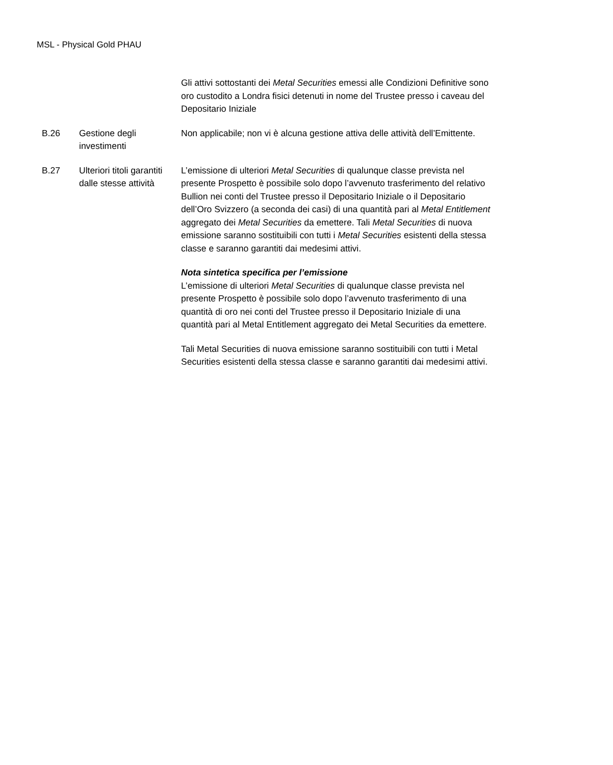MSL - Physical Gold PHAU
| | | Gli attivi sottostanti dei Metal Securities emessi alle Condizioni Definitive sono oro custodito a Londra fisici detenuti in nome del Trustee presso i caveau del Depositario Iniziale |
| B.26 | Gestione degli investimenti | Non applicabile; non vi è alcuna gestione attiva delle attività dell’Emittente. |
| B.27 | Ulteriori titoli garantiti dalle stesse attività | L’emissione di ulteriori Metal Securities di qualunque classe prevista nel presente Prospetto è possibile solo dopo l’avvenuto trasferimento del relativo Bullion nei conti del Trustee presso il Depositario Iniziale o il Depositario dell’Oro Svizzero (a seconda dei casi) di una quantità pari al Metal Entitlement aggregato dei Metal Securities da emettere. Tali Metal Securities di nuova emissione saranno sostituibili con tutti i Metal Securities esistenti della stessa classe e saranno garantiti dai medesimi attivi. Nota sintetica specifica per l’emissione L’emissione di ulteriori Metal Securities di qualunque classe prevista nel presente Prospetto è possibile solo dopo l’avvenuto trasferimento di una quantità di oro nei conti del Trustee presso il Depositario Iniziale di una quantità pari al Metal Entitlement aggregato dei Metal Securities da emettere. Tali Metal Securities di nuova emissione saranno sostituibili con tutti i Metal Securities esistenti della stessa classe e saranno garantiti dai medesimi attivi. |